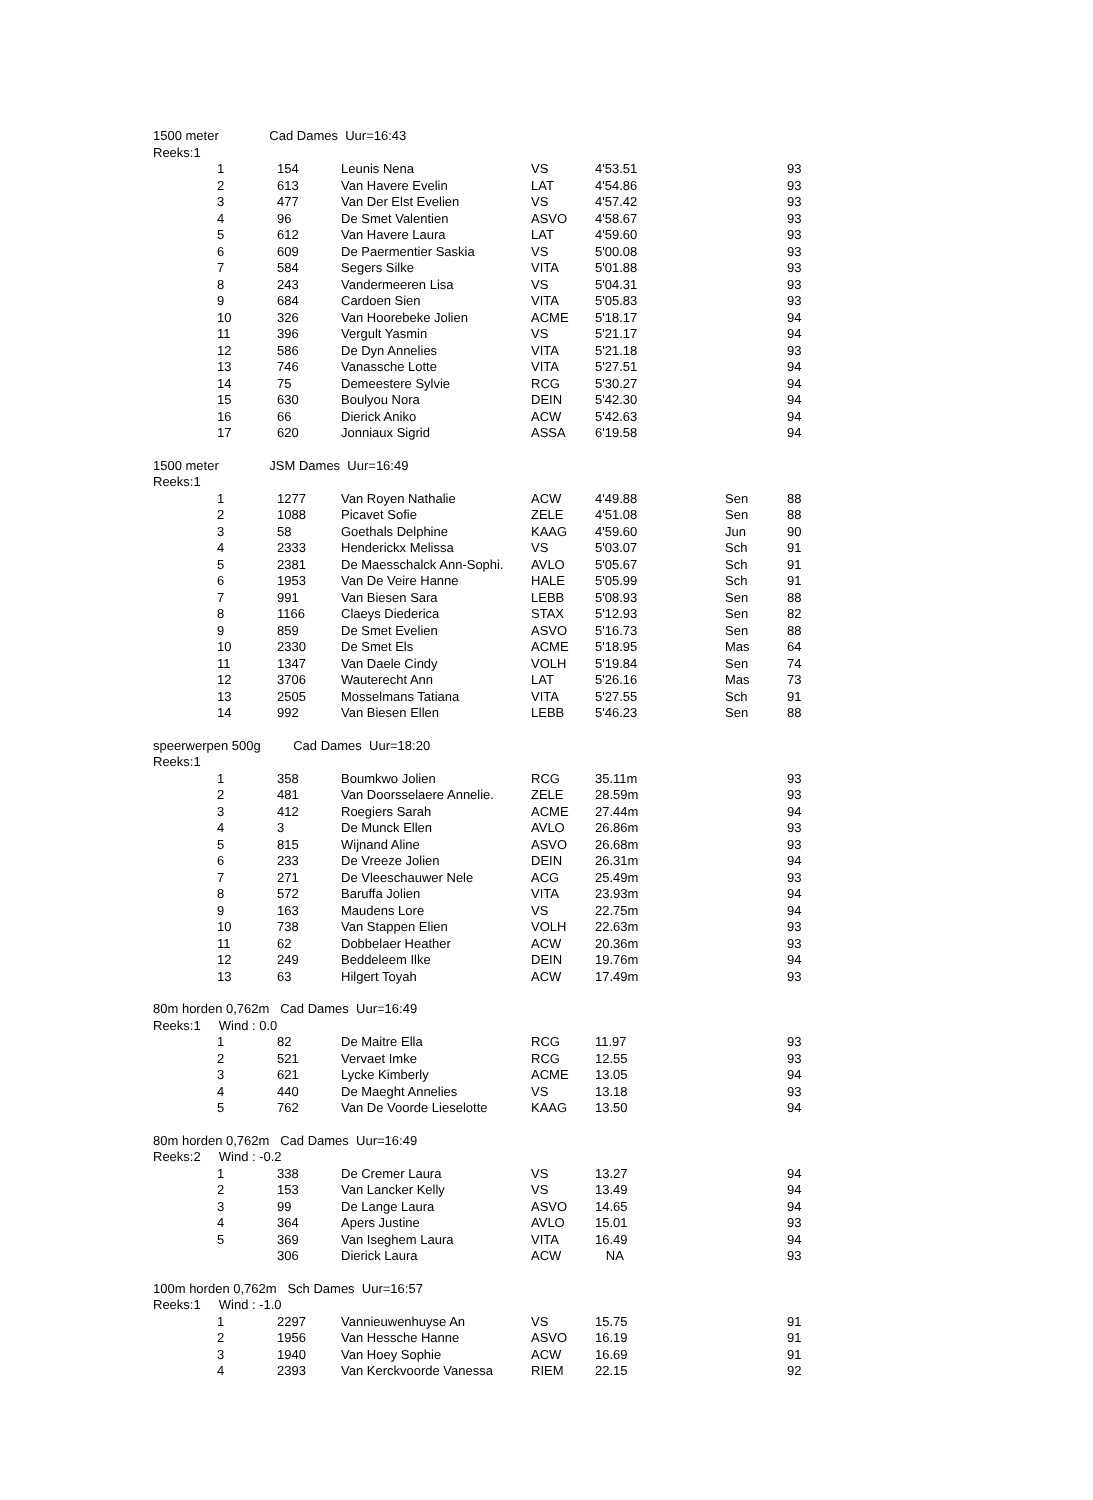1500 meter Cad Dames Uur=16:43
Reeks:1
| 1 | 154 | Leunis Nena | VS | 4'53.51 | | 93 |
| 2 | 613 | Van Havere Evelin | LAT | 4'54.86 | | 93 |
| 3 | 477 | Van Der Elst Evelien | VS | 4'57.42 | | 93 |
| 4 | 96 | De Smet Valentien | ASVO | 4'58.67 | | 93 |
| 5 | 612 | Van Havere Laura | LAT | 4'59.60 | | 93 |
| 6 | 609 | De Paermentier Saskia | VS | 5'00.08 | | 93 |
| 7 | 584 | Segers Silke | VITA | 5'01.88 | | 93 |
| 8 | 243 | Vandermeeren Lisa | VS | 5'04.31 | | 93 |
| 9 | 684 | Cardoen Sien | VITA | 5'05.83 | | 93 |
| 10 | 326 | Van Hoorebeke Jolien | ACME | 5'18.17 | | 94 |
| 11 | 396 | Vergult Yasmin | VS | 5'21.17 | | 94 |
| 12 | 586 | De Dyn Annelies | VITA | 5'21.18 | | 93 |
| 13 | 746 | Vanassche Lotte | VITA | 5'27.51 | | 94 |
| 14 | 75 | Demeestere Sylvie | RCG | 5'30.27 | | 94 |
| 15 | 630 | Boulyou Nora | DEIN | 5'42.30 | | 94 |
| 16 | 66 | Dierick Aniko | ACW | 5'42.63 | | 94 |
| 17 | 620 | Jonniaux Sigrid | ASSA | 6'19.58 | | 94 |
1500 meter JSM Dames Uur=16:49
Reeks:1
| 1 | 1277 | Van Royen Nathalie | ACW | 4'49.88 | Sen | 88 |
| 2 | 1088 | Picavet Sofie | ZELE | 4'51.08 | Sen | 88 |
| 3 | 58 | Goethals Delphine | KAAG | 4'59.60 | Jun | 90 |
| 4 | 2333 | Henderickx Melissa | VS | 5'03.07 | Sch | 91 |
| 5 | 2381 | De Maesschalck Ann-Sophi. | AVLO | 5'05.67 | Sch | 91 |
| 6 | 1953 | Van De Veire Hanne | HALE | 5'05.99 | Sch | 91 |
| 7 | 991 | Van Biesen Sara | LEBB | 5'08.93 | Sen | 88 |
| 8 | 1166 | Claeys Diederica | STAX | 5'12.93 | Sen | 82 |
| 9 | 859 | De Smet Evelien | ASVO | 5'16.73 | Sen | 88 |
| 10 | 2330 | De Smet Els | ACME | 5'18.95 | Mas | 64 |
| 11 | 1347 | Van Daele Cindy | VOLH | 5'19.84 | Sen | 74 |
| 12 | 3706 | Wauterecht Ann | LAT | 5'26.16 | Mas | 73 |
| 13 | 2505 | Mosselmans Tatiana | VITA | 5'27.55 | Sch | 91 |
| 14 | 992 | Van Biesen Ellen | LEBB | 5'46.23 | Sen | 88 |
speerwerpen 500g Cad Dames Uur=18:20
Reeks:1
| 1 | 358 | Boumkwo Jolien | RCG | 35.11m | | 93 |
| 2 | 481 | Van Doorsselaere Annelie. | ZELE | 28.59m | | 93 |
| 3 | 412 | Roegiers Sarah | ACME | 27.44m | | 94 |
| 4 | 3 | De Munck Ellen | AVLO | 26.86m | | 93 |
| 5 | 815 | Wijnand Aline | ASVO | 26.68m | | 93 |
| 6 | 233 | De Vreeze Jolien | DEIN | 26.31m | | 94 |
| 7 | 271 | De Vleeschauwer Nele | ACG | 25.49m | | 93 |
| 8 | 572 | Baruffa Jolien | VITA | 23.93m | | 94 |
| 9 | 163 | Maudens Lore | VS | 22.75m | | 94 |
| 10 | 738 | Van Stappen Elien | VOLH | 22.63m | | 93 |
| 11 | 62 | Dobbelaer Heather | ACW | 20.36m | | 93 |
| 12 | 249 | Beddeleem Ilke | DEIN | 19.76m | | 94 |
| 13 | 63 | Hilgert Toyah | ACW | 17.49m | | 93 |
80m horden 0,762m Cad Dames Uur=16:49
Reeks:1 Wind : 0.0
| 1 | 82 | De Maitre Ella | RCG | 11.97 | | 93 |
| 2 | 521 | Vervaet Imke | RCG | 12.55 | | 93 |
| 3 | 621 | Lycke Kimberly | ACME | 13.05 | | 94 |
| 4 | 440 | De Maeght Annelies | VS | 13.18 | | 93 |
| 5 | 762 | Van De Voorde Lieselotte | KAAG | 13.50 | | 94 |
80m horden 0,762m Cad Dames Uur=16:49
Reeks:2 Wind : -0.2
| 1 | 338 | De Cremer Laura | VS | 13.27 | | 94 |
| 2 | 153 | Van Lancker Kelly | VS | 13.49 | | 94 |
| 3 | 99 | De Lange Laura | ASVO | 14.65 | | 94 |
| 4 | 364 | Apers Justine | AVLO | 15.01 | | 93 |
| 5 | 369 | Van Iseghem Laura | VITA | 16.49 | | 94 |
| | 306 | Dierick Laura | ACW | NA | | 93 |
100m horden 0,762m Sch Dames Uur=16:57
Reeks:1 Wind : -1.0
| 1 | 2297 | Vannieuwenhuyse An | VS | 15.75 | | 91 |
| 2 | 1956 | Van Hessche Hanne | ASVO | 16.19 | | 91 |
| 3 | 1940 | Van Hoey Sophie | ACW | 16.69 | | 91 |
| 4 | 2393 | Van Kerckvoorde Vanessa | RIEM | 22.15 | | 92 |